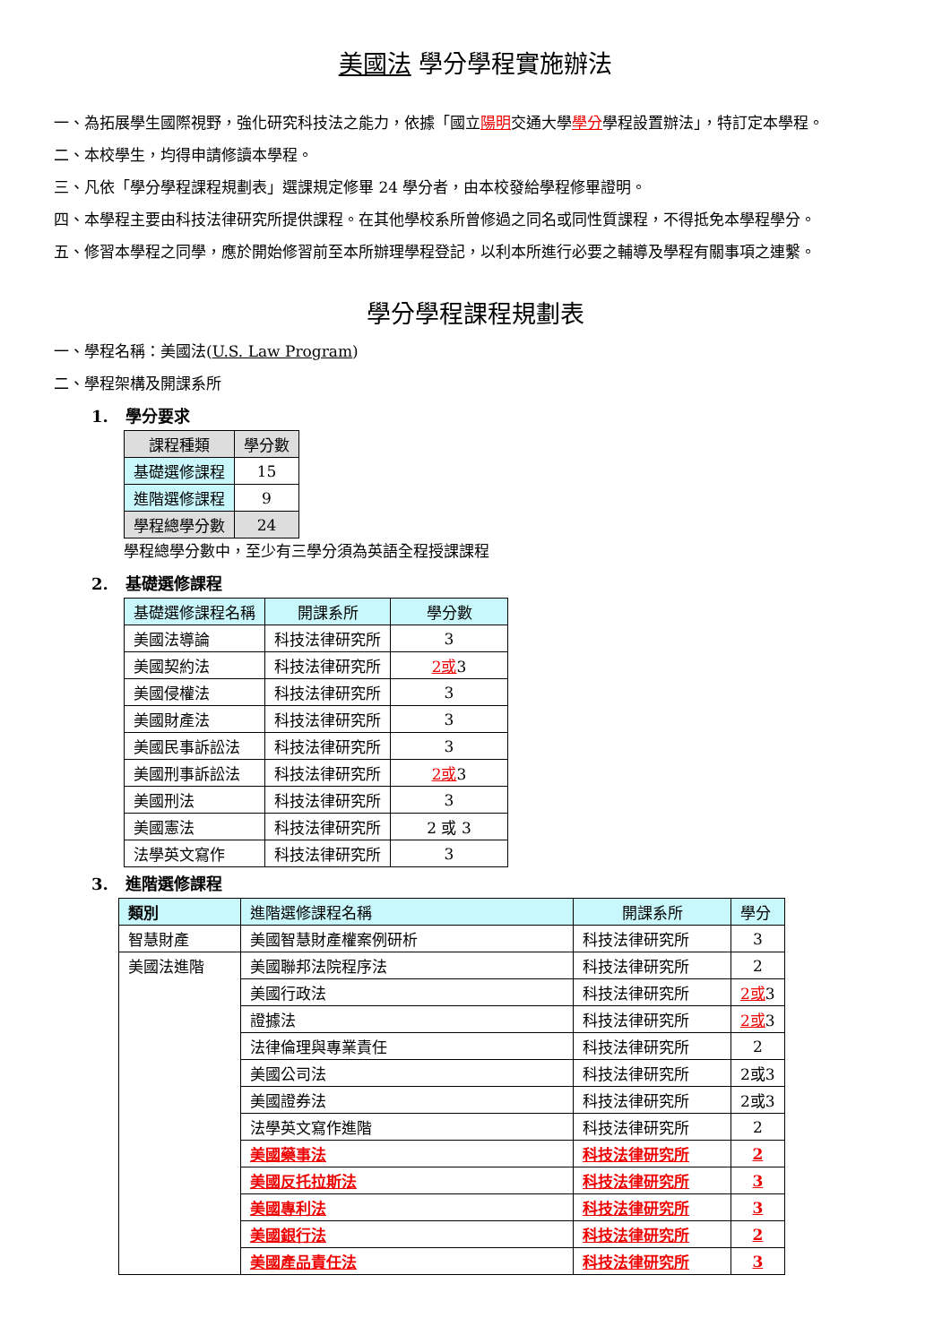美國法 學分學程實施辦法
一、為拓展學生國際視野，強化研究科技法之能力，依據「國立陽明交通大學學分學程設置辦法」，特訂定本學程。
二、本校學生，均得申請修讀本學程。
三、凡依「學分學程課程規劃表」選課規定修畢 24 學分者，由本校發給學程修畢證明。
四、本學程主要由科技法律研究所提供課程。在其他學校系所曾修過之同名或同性質課程，不得抵免本學程學分。
五、修習本學程之同學，應於開始修習前至本所辦理學程登記，以利本所進行必要之輔導及學程有關事項之連繫。
學分學程課程規劃表
一、學程名稱：美國法(U.S. Law Program)
二、學程架構及開課系所
1. 學分要求
| 課程種類 | 學分數 |
| --- | --- |
| 基礎選修課程 | 15 |
| 進階選修課程 | 9 |
| 學程總學分數 | 24 |
學程總學分數中，至少有三學分須為英語全程授課課程
2. 基礎選修課程
| 基礎選修課程名稱 | 開課系所 | 學分數 |
| --- | --- | --- |
| 美國法導論 | 科技法律研究所 | 3 |
| 美國契約法 | 科技法律研究所 | 2或 3 |
| 美國侵權法 | 科技法律研究所 | 3 |
| 美國財產法 | 科技法律研究所 | 3 |
| 美國民事訴訟法 | 科技法律研究所 | 3 |
| 美國刑事訴訟法 | 科技法律研究所 | 2或 3 |
| 美國刑法 | 科技法律研究所 | 3 |
| 美國憲法 | 科技法律研究所 | 2 或 3 |
| 法學英文寫作 | 科技法律研究所 | 3 |
3. 進階選修課程
| 類別 | 進階選修課程名稱 | 開課系所 | 學分 |
| --- | --- | --- | --- |
| 智慧財產 | 美國智慧財產權案例研析 | 科技法律研究所 | 3 |
| 美國法進階 | 美國聯邦法院程序法 | 科技法律研究所 | 2 |
| | 美國行政法 | 科技法律研究所 | 2或 3 |
| | 證據法 | 科技法律研究所 | 2或 3 |
| | 法律倫理與專業責任 | 科技法律研究所 | 2 |
| | 美國公司法 | 科技法律研究所 | 2或3 |
| | 美國證券法 | 科技法律研究所 | 2或3 |
| | 法學英文寫作進階 | 科技法律研究所 | 2 |
| | 美國藥事法 | 科技法律研究所 | 2 |
| | 美國反托拉斯法 | 科技法律研究所 | 3 |
| | 美國專利法 | 科技法律研究所 | 3 |
| | 美國銀行法 | 科技法律研究所 | 2 |
| | 美國產品責任法 | 科技法律研究所 | 3 |